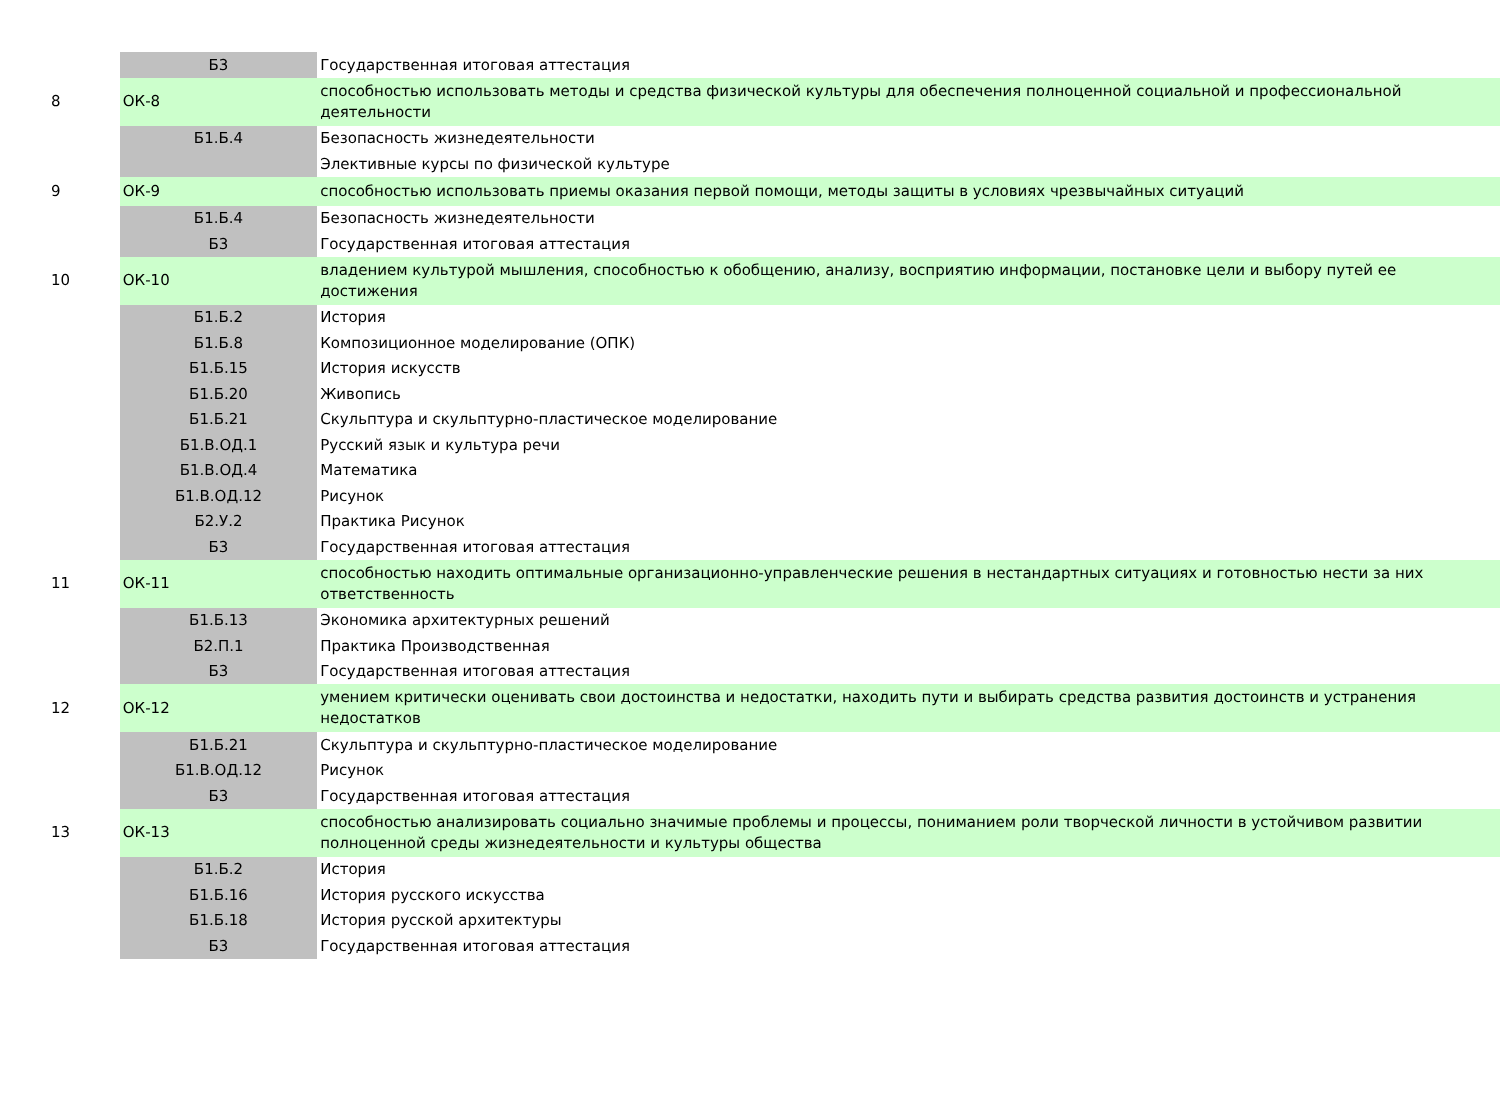| | Б3 | Государственная итоговая аттестация |
| 8 | ОК-8 | способностью использовать методы и средства физической культуры для обеспечения полноценной социальной и профессиональной деятельности |
| | Б1.Б.4 | Безопасность жизнедеятельности |
| | | Элективные курсы по физической культуре |
| 9 | ОК-9 | способностью использовать приемы оказания первой помощи, методы защиты в условиях чрезвычайных ситуаций |
| | Б1.Б.4 | Безопасность жизнедеятельности |
| | Б3 | Государственная итоговая аттестация |
| 10 | ОК-10 | владением культурой мышления, способностью к обобщению, анализу, восприятию информации, постановке цели и выбору путей ее достижения |
| | Б1.Б.2 | История |
| | Б1.Б.8 | Композиционное моделирование (ОПК) |
| | Б1.Б.15 | История искусств |
| | Б1.Б.20 | Живопись |
| | Б1.Б.21 | Скульптура и скульптурно-пластическое моделирование |
| | Б1.В.ОД.1 | Русский язык и культура речи |
| | Б1.В.ОД.4 | Математика |
| | Б1.В.ОД.12 | Рисунок |
| | Б2.У.2 | Практика Рисунок |
| | Б3 | Государственная итоговая аттестация |
| 11 | ОК-11 | способностью находить оптимальные организационно-управленческие решения в нестандартных ситуациях и готовностью нести за них ответственность |
| | Б1.Б.13 | Экономика архитектурных решений |
| | Б2.П.1 | Практика Производственная |
| | Б3 | Государственная итоговая аттестация |
| 12 | ОК-12 | умением критически оценивать свои достоинства и недостатки, находить пути и выбирать средства развития достоинств и устранения недостатков |
| | Б1.Б.21 | Скульптура и скульптурно-пластическое моделирование |
| | Б1.В.ОД.12 | Рисунок |
| | Б3 | Государственная итоговая аттестация |
| 13 | ОК-13 | способностью анализировать социально значимые проблемы и процессы, пониманием роли творческой личности в устойчивом развитии полноценной среды жизнедеятельности и культуры общества |
| | Б1.Б.2 | История |
| | Б1.Б.16 | История русского искусства |
| | Б1.Б.18 | История русской архитектуры |
| | Б3 | Государственная итоговая аттестация |